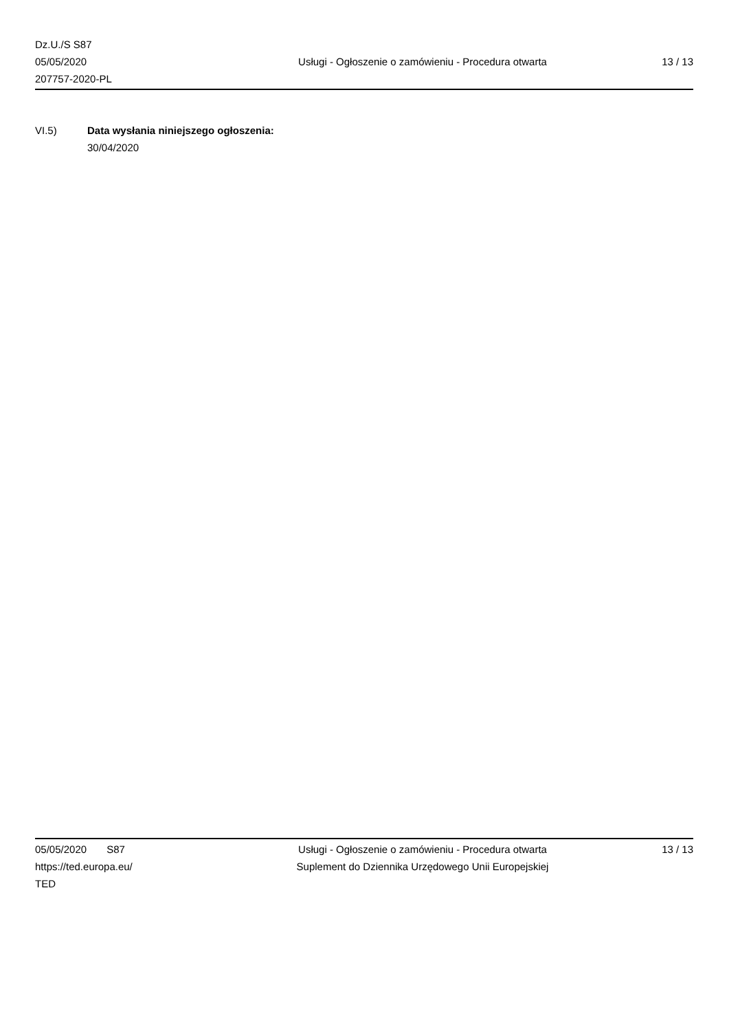Dz.U./S S87
05/05/2020
207757-2020-PL
Usługi - Ogłoszenie o zamówieniu - Procedura otwarta
13 / 13
VI.5) Data wysłania niniejszego ogłoszenia:
30/04/2020
05/05/2020 S87
https://ted.europa.eu/
TED
Usługi - Ogłoszenie o zamówieniu - Procedura otwarta
Suplement do Dziennika Urzędowego Unii Europejskiej
13 / 13